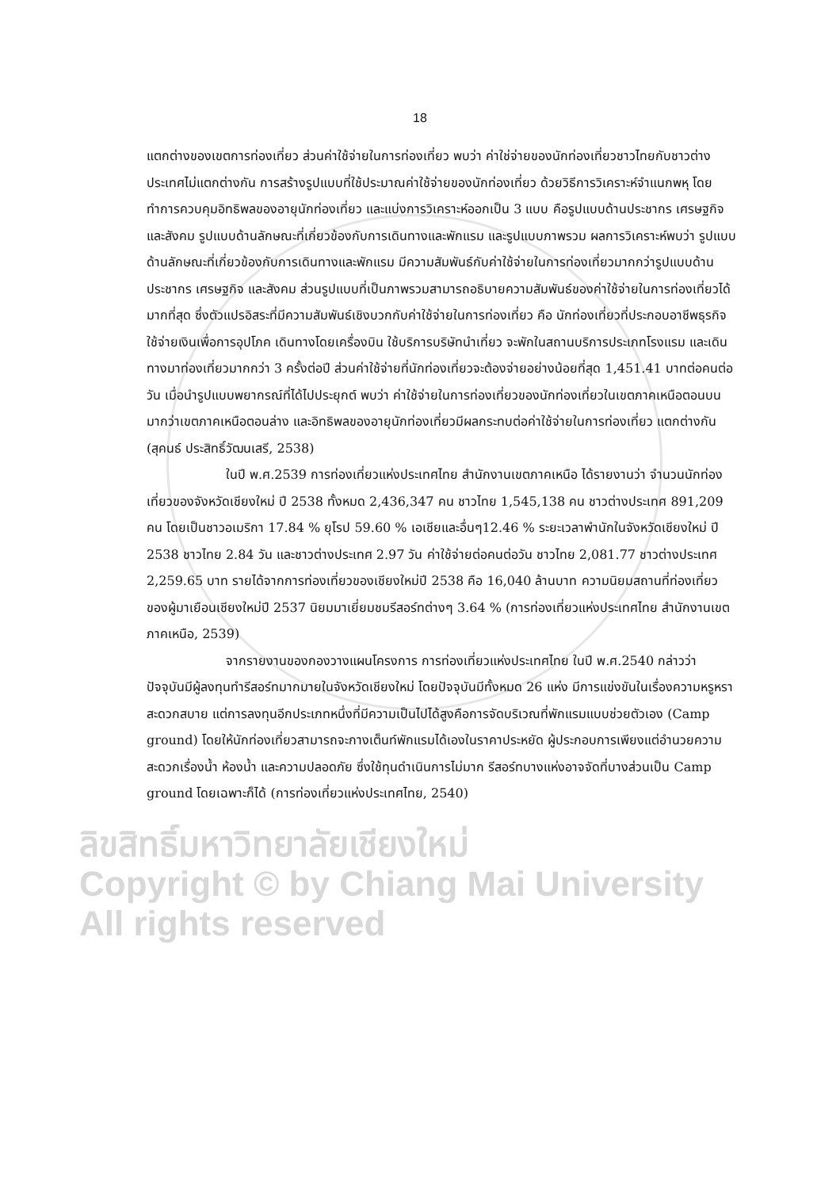18
แตกต่างของเขตการท่องเที่ยว ส่วนค่าใช้จ่ายในการท่องเที่ยว พบว่า ค่าใช่จ่ายของนักท่องเที่ยวชาวไทยกับชาวต่างประเทศไม่แตกต่างกัน การสร้างรูปแบบที่ใช้ประมาณค่าใช้จ่ายของนักท่องเที่ยว ด้วยวิธีการวิเคราะห์จำแนกพหุ โดยทำการควบคุมอิทธิพลของอายุนักท่องเที่ยว และแบ่งการวิเคราะห์ออกเป็น 3 แบบ คือรูปแบบด้านประชากร เศรษฐกิจและสังคม รูปแบบด้านลักษณะที่เกี่ยวข้องกับการเดินทางและพักแรม และรูปแบบภาพรวม ผลการวิเคราะห์พบว่า รูปแบบด้านลักษณะที่เกี่ยวข้องกับการเดินทางและพักแรม มีความสัมพันธ์กับค่าใช้จ่ายในการท่องเที่ยวมากกว่ารูปแบบด้านประชากร เศรษฐกิจ และสังคม ส่วนรูปแบบที่เป็นภาพรวมสามารถอธิบายความสัมพันธ์ของค่าใช้จ่ายในการท่องเที่ยวได้มากที่สุด ซึ่งตัวแปรอิสระที่มีความสัมพันธ์เชิงบวกกับค่าใช้จ่ายในการท่องเที่ยว คือ นักท่องเที่ยวที่ประกอบอาชีพธุรกิจ ใช้จ่ายเงินเพื่อการอุปโภค เดินทางโดยเครื่องบิน ใช้บริการบริษัทนำเที่ยว จะพักในสถานบริการประเภทโรงแรม และเดินทางมาท่องเที่ยวมากกว่า 3 ครั้งต่อปี ส่วนค่าใช้จ่ายที่นักท่องเที่ยวจะต้องจ่ายอย่างน้อยที่สุด 1,451.41 บาทต่อคนต่อวัน เมื่อนำรูปแบบพยากรณ์ที่ได้ไปประยุกต์ พบว่า ค่าใช้จ่ายในการท่องเที่ยวของนักท่องเที่ยวในเขตภาคเหนือตอนบนมากว่าเขตภาคเหนือตอนล่าง และอิทธิพลของอายุนักท่องเที่ยวมีผลกระทบต่อค่าใช้จ่ายในการท่องเที่ยว แตกต่างกัน
(สุคนธ์ ประสิทธิ์วัฒนเสรี, 2538)
ในปี พ.ศ.2539 การท่องเที่ยวแห่งประเทศไทย สำนักงานเขตภาคเหนือ ได้รายงานว่า จำนวนนักท่องเที่ยวของจังหวัดเชียงใหม่ ปี 2538 ทั้งหมด 2,436,347 คน ชาวไทย 1,545,138 คน ชาวต่างประเทศ 891,209 คน โดยเป็นชาวอเมริกา 17.84 % ยุโรป 59.60 % เอเชียและอื่นๆ12.46 % ระยะเวลาพำนักในจังหวัดเชียงใหม่ ปี 2538 ชาวไทย 2.84 วัน และชาวต่างประเทศ 2.97 วัน ค่าใช้จ่ายต่อคนต่อวัน ชาวไทย 2,081.77 ชาวต่างประเทศ 2,259.65 บาท รายได้จากการท่องเที่ยวของเชียงใหม่ปี 2538 คือ 16,040 ล้านบาท ความนิยมสถานที่ท่องเที่ยวของผู้มาเยือนเชียงใหม่ปี 2537 นิยมมาเยี่ยมชมรีสอร์ทต่างๆ 3.64 % (การท่องเที่ยวแห่งประเทศไทย สำนักงานเขตภาคเหนือ, 2539)
จากรายงานของกองวางแผนโครงการ การท่องเที่ยวแห่งประเทศไทย ในปี พ.ศ.2540 กล่าวว่า ปัจจุบันมีผู้ลงทุนทำรีสอร์ทมากมายในจังหวัดเชียงใหม่ โดยปัจจุบันมีทั้งหมด 26 แห่ง มีการแข่งขันในเรื่องความหรูหราสะดวกสบาย แต่การลงทุนอีกประเภทหนึ่งที่มีความเป็นไปได้สูงคือการจัดบริเวณที่พักแรมแบบช่วยตัวเอง (Camp ground) โดยให้นักท่องเที่ยวสามารถจะกางเต็นท์พักแรมได้เองในราคาประหยัด ผู้ประกอบการเพียงแต่อำนวยความสะดวกเรื่องน้ำ ห้องน้ำ และความปลอดภัย ซึ่งใช้ทุนดำเนินการไม่มาก รีสอร์ทบางแห่งอาจจัดที่บางส่วนเป็น Camp ground โดยเฉพาะก็ได้ (การท่องเที่ยวแห่งประเทศไทย, 2540)
ลิขสิทธิ์มหาวิทยาลัยเชียงใหม่
Copyright © by Chiang Mai University
All rights reserved